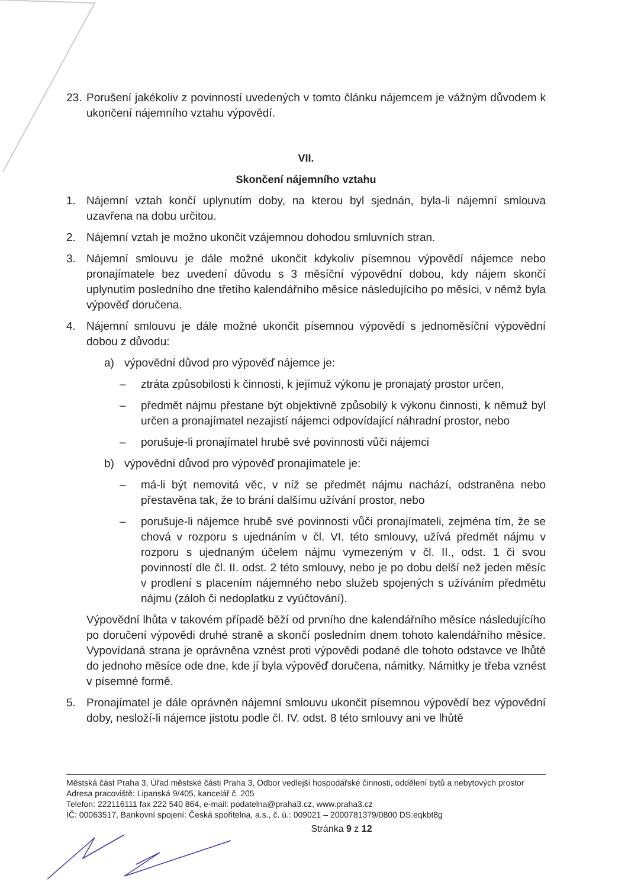23. Porušení jakékoliv z povinností uvedených v tomto článku nájemcem je vážným důvodem k ukončení nájemního vztahu výpovědí.
VII.
Skončení nájemního vztahu
1. Nájemní vztah končí uplynutím doby, na kterou byl sjednán, byla-li nájemní smlouva uzavřena na dobu určitou.
2. Nájemní vztah je možno ukončit vzájemnou dohodou smluvních stran.
3. Nájemní smlouvu je dále možné ukončit kdykoliv písemnou výpovědí nájemce nebo pronajímatele bez uvedení důvodu s 3 měsíční výpovědní dobou, kdy nájem skončí uplynutím posledního dne třetího kalendářního měsíce následujícího po měsíci, v němž byla výpověď doručena.
4. Nájemní smlouvu je dále možné ukončit písemnou výpovědí s jednoměsíční výpovědní dobou z důvodu:
a) výpovědní důvod pro výpověď nájemce je:
– ztráta způsobilosti k činnosti, k jejímuž výkonu je pronajatý prostor určen,
– předmět nájmu přestane být objektivně způsobilý k výkonu činnosti, k němuž byl určen a pronajímatel nezajistí nájemci odpovídající náhradní prostor, nebo
– porušuje-li pronajímatel hrubě své povinnosti vůči nájemci
b) výpovědní důvod pro výpověď pronajímatele je:
– má-li být nemovitá věc, v níž se předmět nájmu nachází, odstraněna nebo přestavěna tak, že to brání dalšímu užívání prostor, nebo
– porušuje-li nájemce hrubě své povinnosti vůči pronajímateli, zejména tím, že se chová v rozporu s ujednáním v čl. VI. této smlouvy, užívá předmět nájmu v rozporu s ujednaným účelem nájmu vymezeným v čl. II., odst. 1 či svou povinností dle čl. II. odst. 2 této smlouvy, nebo je po dobu delší než jeden měsíc v prodlení s placením nájemného nebo služeb spojených s užíváním předmětu nájmu (záloh či nedoplatku z vyúčtování).
Výpovědní lhůta v takovém případě běží od prvního dne kalendářního měsíce následujícího po doručení výpovědi druhé straně a skončí posledním dnem tohoto kalendářního měsíce. Vypovídaná strana je oprávněna vznést proti výpovědi podané dle tohoto odstavce ve lhůtě do jednoho měsíce ode dne, kde jí byla výpověď doručena, námitky. Námitky je třeba vznést v písemné formě.
5. Pronajímatel je dále oprávněn nájemní smlouvu ukončit písemnou výpovědí bez výpovědní doby, nesloží-li nájemce jistotu podle čl. IV. odst. 8 této smlouvy ani ve lhůtě
Městská část Praha 3, Úřad městské části Praha 3, Odbor vedlejší hospodářské činnosti, oddělení bytů a nebytových prostor
Adresa pracoviště: Lipanská 9/405, kancelář č. 205
Telefon: 222116111 fax 222 540 864, e-mail: podatelna@praha3.cz, www.praha3.cz
IČ: 00063517, Bankovní spojení: Česká spořitelna, a.s., č. ú.: 009021 – 2000781379/0800 DS:eqkbt8g
Stránka 9 z 12